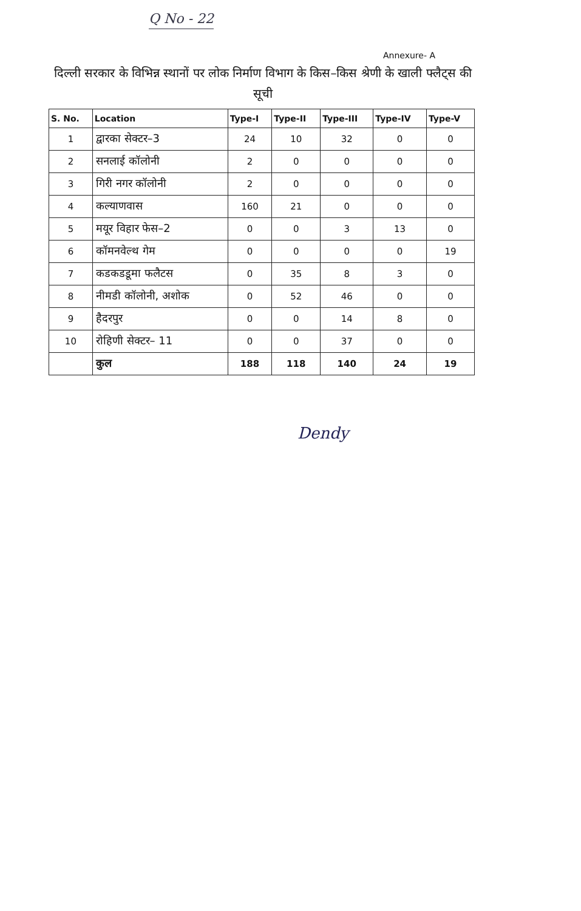Q No - 22
Annexure- A
दिल्ली सरकार के विभिन्न स्थानों पर लोक निर्माण विभाग के किस–किस श्रेणी के खाली फ्लैट्स की सूची
| S. No. | Location | Type-I | Type-II | Type-III | Type-IV | Type-V |
| --- | --- | --- | --- | --- | --- | --- |
| 1 | द्वारका सेक्टर–3 | 24 | 10 | 32 | 0 | 0 |
| 2 | सनलाई कॉलोनी | 2 | 0 | 0 | 0 | 0 |
| 3 | गिरी नगर कॉलोनी | 2 | 0 | 0 | 0 | 0 |
| 4 | कल्याणवास | 160 | 21 | 0 | 0 | 0 |
| 5 | मयूर विहार फेस–2 | 0 | 0 | 3 | 13 | 0 |
| 6 | कॉमनवेल्थ गेम | 0 | 0 | 0 | 0 | 19 |
| 7 | कडकडडूमा फलैटस | 0 | 35 | 8 | 3 | 0 |
| 8 | नीमडी कॉलोनी, अशोक | 0 | 52 | 46 | 0 | 0 |
| 9 | हैदरपुर | 0 | 0 | 14 | 8 | 0 |
| 10 | रोहिणी सेक्टर– 11 | 0 | 0 | 37 | 0 | 0 |
| | कुल | 188 | 118 | 140 | 24 | 19 |
Dendy